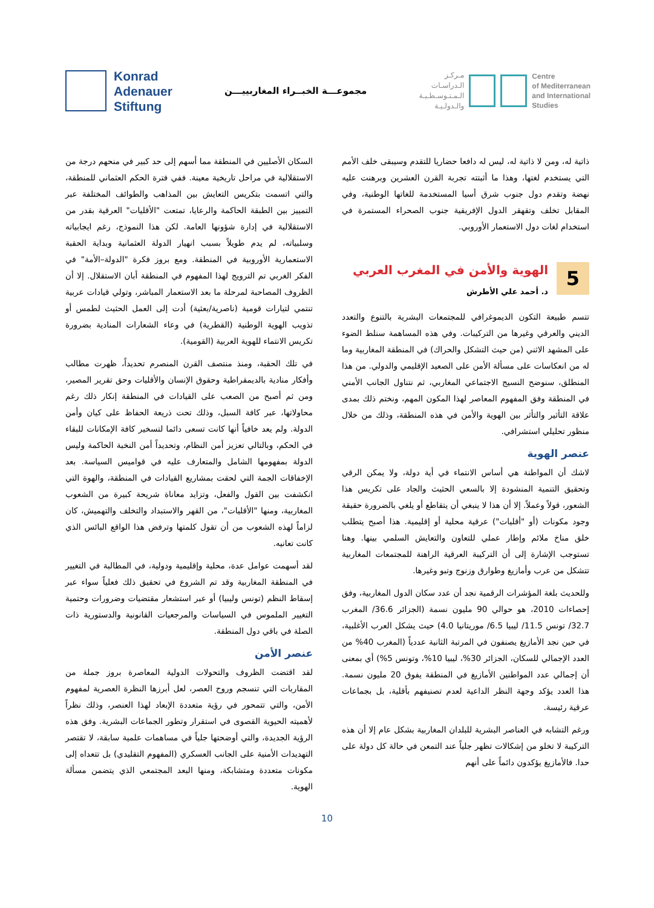Konrad
Adenauer
Stiftung
مجموعـــة الخبــراء المغاربييـــن
مـركـز
الـدراسـات
الـمـتـوسـطـيـة
والـدولـيـة
Centre
of Mediterranean
and International
Studies
ذاتية له، ومن لا ذاتية له، ليس له دافعا حضاريا للتقدم وسيبقى خلف الأمم التي يستخدم لغتها، وهذا ما أثبتته تجربة القرن العشرين وبرهنت عليه نهضة وتقدم دول جنوب شرق أسيا المستخدمة للغاتها الوطنية، وفي المقابل تخلف وتقهقر الدول الإفريقية جنوب الصحراء المستمرة في استخدام لغات دول الاستعمار الأوروبي.
5
الهوية والأمن في المغرب العربي
د. أحمد علي الأطرش
تتسم طبيعة التكون الديموغرافي للمجتمعات البشرية بالتنوع والتعدد الديني والعرقي وغيرها من التركيبات. وفي هذه المساهمة سنلط الضوء على المشهد الاثني (من حيث التشكل والحراك) في المنطقة المغاربية وما له من انعكاسات على مسألة الأمن على الصعيد الإقليمي والدولي. من هذا المنطلق، سنوضح النسيج الاجتماعي المغاربي، ثم نتناول الجانب الأمني في المنطقة وفق المفهوم المعاصر لهذا المكون المهم، ونختم ذلك بمدى علاقة التأثير والتأثر بين الهوية والأمن في هذه المنطقة، وذلك من خلال منظور تحليلي استشرافي.
عنصر الهوية
لاشك أن المواطنة هي أساس الانتماء في أية دولة، ولا يمكن الرقي وتحقيق التنمية المنشودة إلا بالسعي الحثيث والجاد على تكريس هذا الشعور، قولاً وعملاً. إلا أن هذا لا ينبغي أن يتقاطع أو يلغي بالضرورة حقيقة وجود مكونات (أو "أقليات") عرقية محلية أو إقليمية. هذا أصبح يتطلب خلق مناخ ملائم وإطار عملي للتعاون والتعايش السلمي بينها. وهنا تستوجب الإشارة إلى أن التركيبة العرقية الراهنة للمجتمعات المغاربية تتشكل من عرب وأمازيغ وطوارق وزنوج وتبو وغيرها.
وللحديث بلغة المؤشرات الرقمية نجد أن عدد سكان الدول المغاربية، وفق إحصاءات 2010، هو حوالي 90 مليون نسمة (الجزائر 36.6/ المغرب 32.7/ تونس 11.5/ ليبيا 6.5/ موريتانيا 4.0) حيث يشكل العرب الأغلبية، في حين نجد الأمازيغ يصنفون في المرتبة الثانية عددياً (المغرب 40% من العدد الإجمالي للسكان، الجزائر 30%، ليبيا 10%، وتونس 5%) أي بمعنى أن إجمالي عدد المواطنين الأمازيغ في المنطقة يفوق 20 مليون نسمة. هذا العدد يؤكد وجهة النظر الداعية لعدم تصنيفهم بأقلية، بل بجماعات عرقية رئيسة.
ورغم التشابه في العناصر البشرية للبلدان المغاربية بشكل عام إلا أن هذه التركيبة لا تخلو من إشكالات تظهر جلياً عند التمعن في حالة كل دولة على حدا. فالأمازيغ يؤكدون دائماً على أنهم
السكان الأصليين في المنطقة مما أسهم إلى حد كبير في منحهم درجة من الاستقلالية في مراحل تاريخية معينة. ففي فترة الحكم العثماني للمنطقة، والتي اتسمت بتكريس التعايش بين المذاهب والطوائف المختلفة عبر التمييز بين الطبقة الحاكمة والرعايا، تمتعت "الأقليات" العرقية بقدر من الاستقلالية في إدارة شؤونها العامة. لكن هذا النموذج، رغم ايجابياته وسلبياته، لم يدم طويلاً بسبب انهيار الدولة العثمانية وبداية الحقبة الاستعمارية الأوروبية في المنطقة. ومع بروز فكرة "الدولة–الأمة" في الفكر الغربي تم الترويج لهذا المفهوم في المنطقة أبان الاستقلال. إلا أن الظروف المصاحبة لمرحلة ما بعد الاستعمار المباشر، وتولي قيادات عربية تنتمي لتيارات قومية (ناصرية/بعثية) أدت إلى العمل الحثيث لطمس أو تذويب الهوية الوطنية (القطرية) في وعاء الشعارات المنادية بضرورة تكريس الانتماء للهوية العربية (القومية).
في تلك الحقبة، ومنذ منتصف القرن المنصرم تحديداً، ظهرت مطالب وأفكار منادية بالديمقراطية وحقوق الإنسان والأقليات وحق تقرير المصير، ومن ثم أصبح من الصعب على القيادات في المنطقة إنكار ذلك رغم محاولاتها، عبر كافة السبل، وذلك تحت ذريعة الحفاظ على كيان وأمن الدولة. ولم يعد خافياً أنها كانت تسعى دائما لتسخير كافة الإمكانات للبقاء في الحكم، وبالتالي تعزيز أمن النظام، وتحديداً أمن النخبة الحاكمة وليس الدولة بمفهومها الشامل والمتعارف عليه في قواميس السياسة. بعد الإخفاقات الجمة التي لحقت بمشاريع القيادات في المنطقة، والهوة التي انكشفت بين القول والفعل، وتزايد معاناة شريحة كبيرة من الشعوب المغاربية، ومنها "الأقليات"، من القهر والاستبداد والتخلف والتهميش، كان لزاماً لهذه الشعوب من أن تقول كلمتها وترفض هذا الواقع البائس الذي كانت تعانيه.
لقد أسهمت عوامل عدة، محلية وإقليمية ودولية، في المطالبة في التغيير في المنطقة المغاربية وقد تم الشروع في تحقيق ذلك فعلياً سواء عبر إسقاط النظم (تونس وليبيا) أو عبر استشعار مقتضيات وضرورات وحتمية التغيير الملموس في السياسات والمرجعيات القانونية والدستورية ذات الصلة في باقي دول المنطقة.
عنصر الأمن
لقد اقتضت الظروف والتحولات الدولية المعاصرة بروز جملة من المقاربات التي تنسجم وروح العصر، لعل أبرزها النظرة العصرية لمفهوم الأمن، والتي تتمحور في رؤية متعددة الإبعاد لهذا العنصر، وذلك نظراً لأهميته الحيوية القصوى في استقرار وتطور الجماعات البشرية. وفق هذه الرؤية الجديدة، والتي أوضحتها جلياً في مساهمات علمية سابقة، لا تقتصر التهديدات الأمنية على الجانب العسكري (المفهوم التقليدي) بل تتعداه إلى مكونات متعددة ومتشابكة، ومنها البعد المجتمعي الذي يتضمن مسألة الهوية.
10